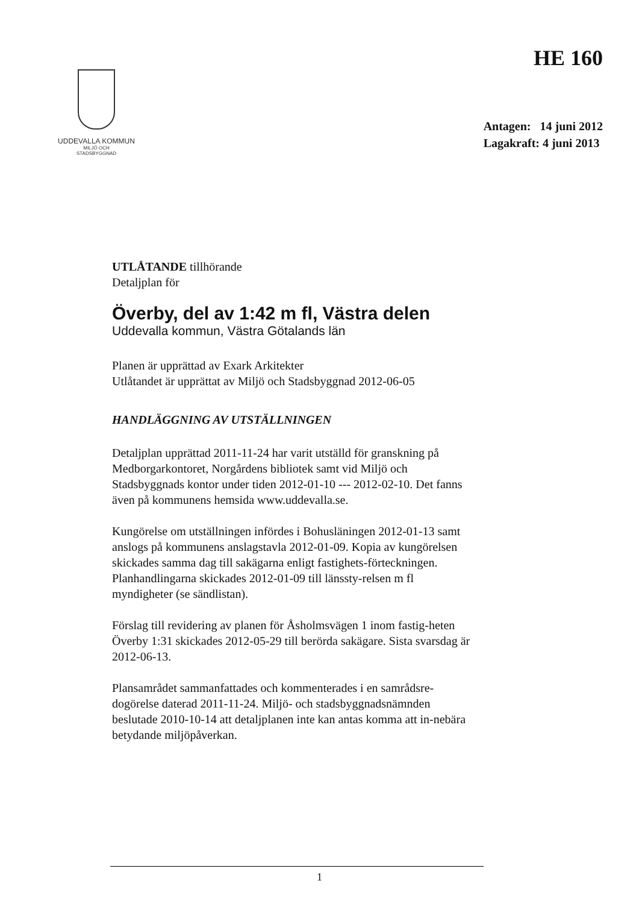UDDEVALLA KOMMUN
MILJÖ OCH
STADSBYGGNAD
HE 160
Antagen: 14 juni 2012
Lagakraft: 4 juni 2013
UTLÅTANDE tillhörande
Detaljplan för
Överby, del av 1:42 m fl, Västra delen
Uddevalla kommun, Västra Götalands län
Planen är upprättad av Exark Arkitekter
Utlåtandet är upprättat av Miljö och Stadsbyggnad 2012-06-05
HANDLÄGGNING AV UTSTÄLLNINGEN
Detaljplan upprättad 2011-11-24 har varit utställd för granskning på Medborgarkontoret, Norgårdens bibliotek samt vid Miljö och Stadsbyggnads kontor under tiden 2012-01-10 --- 2012-02-10. Det fanns även på kommunens hemsida www.uddevalla.se.
Kungörelse om utställningen infördes i Bohusläningen 2012-01-13 samt anslogs på kommunens anslagstavla 2012-01-09. Kopia av kungörelsen skickades samma dag till sakägarna enligt fastighets-förteckningen. Planhandlingarna skickades 2012-01-09 till länssty-relsen m fl myndigheter (se sändlistan).
Förslag till revidering av planen för Åsholmsvägen 1 inom fastig-heten Överby 1:31 skickades 2012-05-29 till berörda sakägare. Sista svarsdag är 2012-06-13.
Plansamrådet sammanfattades och kommenterades i en samrådsre-dogörelse daterad 2011-11-24. Miljö- och stadsbyggnadsnämnden beslutade 2010-10-14 att detaljplanen inte kan antas komma att in-nebära betydande miljöpåverkan.
1